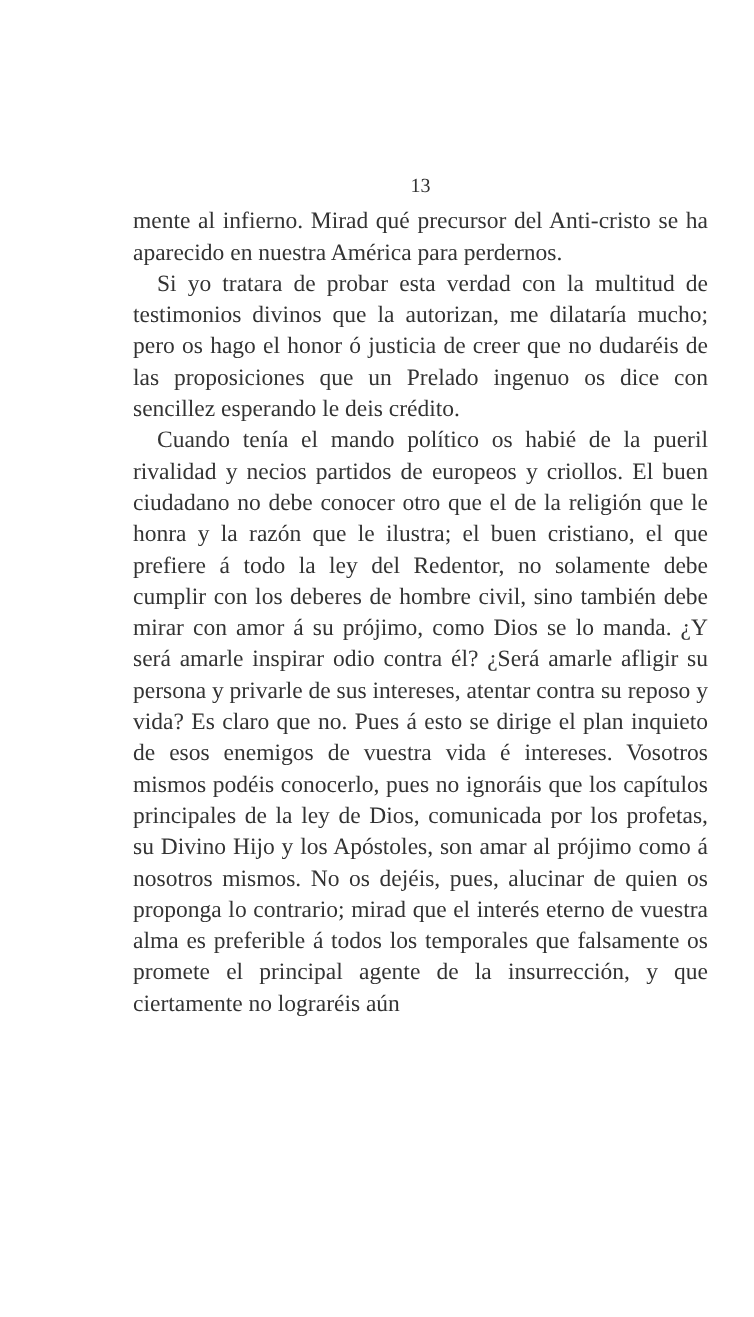13
mente al infierno. Mirad qué precursor del Anti-cristo se ha aparecido en nuestra América para perdernos.
Si yo tratara de probar esta verdad con la multitud de testimonios divinos que la autorizan, me dilataría mucho; pero os hago el honor ó justicia de creer que no dudaréis de las proposiciones que un Prelado ingenuo os dice con sencillez esperando le deis crédito.
Cuando tenía el mando político os habié de la pueril rivalidad y necios partidos de europeos y criollos. El buen ciudadano no debe conocer otro que el de la religión que le honra y la razón que le ilustra; el buen cristiano, el que prefiere á todo la ley del Redentor, no solamente debe cumplir con los deberes de hombre civil, sino también debe mirar con amor á su prójimo, como Dios se lo manda. ¿Y será amarle inspirar odio contra él? ¿Será amarle afligir su persona y privarle de sus intereses, atentar contra su reposo y vida? Es claro que no. Pues á esto se dirige el plan inquieto de esos enemigos de vuestra vida é intereses. Vosotros mismos podéis conocerlo, pues no ignoráis que los capítulos principales de la ley de Dios, comunicada por los profetas, su Divino Hijo y los Apóstoles, son amar al prójimo como á nosotros mismos. No os dejéis, pues, alucinar de quien os proponga lo contrario; mirad que el interés eterno de vuestra alma es preferible á todos los temporales que falsamente os promete el principal agente de la insurrección, y que ciertamente no lograréis aún